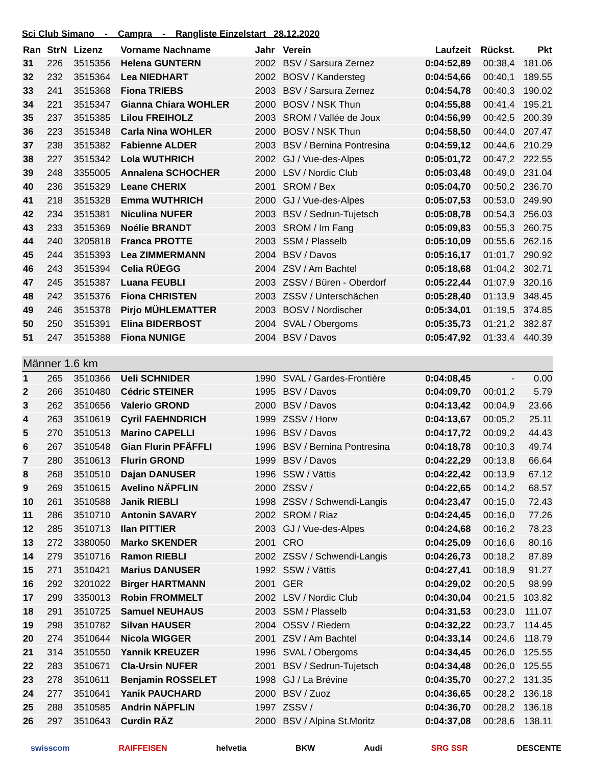Sci Club Simano - Campra - Rangliste Einzelstart 28.12.2020
| Ran | StrN | Lizenz | Vorname Nachname | Jahr | Verein | Laufzeit | Rückst. | Pkt |
| --- | --- | --- | --- | --- | --- | --- | --- | --- |
| 31 | 226 | 3515356 | Helena GUNTERN | 2002 | BSV / Sarsura Zernez | 0:04:52,89 | 00:38,4 | 181.06 |
| 32 | 232 | 3515364 | Lea NIEDHART | 2002 | BOSV / Kandersteg | 0:04:54,66 | 00:40,1 | 189.55 |
| 33 | 241 | 3515368 | Fiona TRIEBS | 2003 | BSV / Sarsura Zernez | 0:04:54,78 | 00:40,3 | 190.02 |
| 34 | 221 | 3515347 | Gianna Chiara WOHLER | 2000 | BOSV / NSK Thun | 0:04:55,88 | 00:41,4 | 195.21 |
| 35 | 237 | 3515385 | Lilou FREIHOLZ | 2003 | SROM / Vallée de Joux | 0:04:56,99 | 00:42,5 | 200.39 |
| 36 | 223 | 3515348 | Carla Nina WOHLER | 2000 | BOSV / NSK Thun | 0:04:58,50 | 00:44,0 | 207.47 |
| 37 | 238 | 3515382 | Fabienne ALDER | 2003 | BSV / Bernina Pontresina | 0:04:59,12 | 00:44,6 | 210.29 |
| 38 | 227 | 3515342 | Lola WUTHRICH | 2002 | GJ / Vue-des-Alpes | 0:05:01,72 | 00:47,2 | 222.55 |
| 39 | 248 | 3355005 | Annalena SCHOCHER | 2000 | LSV / Nordic Club | 0:05:03,48 | 00:49,0 | 231.04 |
| 40 | 236 | 3515329 | Leane CHERIX | 2001 | SROM / Bex | 0:05:04,70 | 00:50,2 | 236.70 |
| 41 | 218 | 3515328 | Emma WUTHRICH | 2000 | GJ / Vue-des-Alpes | 0:05:07,53 | 00:53,0 | 249.90 |
| 42 | 234 | 3515381 | Niculina NUFER | 2003 | BSV / Sedrun-Tujetsch | 0:05:08,78 | 00:54,3 | 256.03 |
| 43 | 233 | 3515369 | Noélie BRANDT | 2003 | SROM / Im Fang | 0:05:09,83 | 00:55,3 | 260.75 |
| 44 | 240 | 3205818 | Franca PROTTE | 2003 | SSM / Plasselb | 0:05:10,09 | 00:55,6 | 262.16 |
| 45 | 244 | 3515393 | Lea ZIMMERMANN | 2004 | BSV / Davos | 0:05:16,17 | 01:01,7 | 290.92 |
| 46 | 243 | 3515394 | Celia RÜEGG | 2004 | ZSV / Am Bachtel | 0:05:18,68 | 01:04,2 | 302.71 |
| 47 | 245 | 3515387 | Luana FEUBLI | 2003 | ZSSV / Büren - Oberdorf | 0:05:22,44 | 01:07,9 | 320.16 |
| 48 | 242 | 3515376 | Fiona CHRISTEN | 2003 | ZSSV / Unterschächen | 0:05:28,40 | 01:13,9 | 348.45 |
| 49 | 246 | 3515378 | Pirjo MÜHLEMATTER | 2003 | BOSV / Nordischer | 0:05:34,01 | 01:19,5 | 374.85 |
| 50 | 250 | 3515391 | Elina BIDERBOST | 2004 | SVAL / Obergoms | 0:05:35,73 | 01:21,2 | 382.87 |
| 51 | 247 | 3515388 | Fiona NUNIGE | 2004 | BSV / Davos | 0:05:47,92 | 01:33,4 | 440.39 |
| Männer 1.6 km | | | | | | | | |
| 1 | 265 | 3510366 | Ueli SCHNIDER | 1990 | SVAL / Gardes-Frontière | 0:04:08,45 | - | 0.00 |
| 2 | 266 | 3510480 | Cédric STEINER | 1995 | BSV / Davos | 0:04:09,70 | 00:01,2 | 5.79 |
| 3 | 262 | 3510656 | Valerio GROND | 2000 | BSV / Davos | 0:04:13,42 | 00:04,9 | 23.66 |
| 4 | 263 | 3510619 | Cyril FAEHNDRICH | 1999 | ZSSV / Horw | 0:04:13,67 | 00:05,2 | 25.11 |
| 5 | 270 | 3510513 | Marino CAPELLI | 1996 | BSV / Davos | 0:04:17,72 | 00:09,2 | 44.43 |
| 6 | 267 | 3510548 | Gian Flurin PFÄFFLI | 1996 | BSV / Bernina Pontresina | 0:04:18,78 | 00:10,3 | 49.74 |
| 7 | 280 | 3510613 | Flurin GROND | 1999 | BSV / Davos | 0:04:22,29 | 00:13,8 | 66.64 |
| 8 | 268 | 3510510 | Dajan DANUSER | 1996 | SSW / Vättis | 0:04:22,42 | 00:13,9 | 67.12 |
| 9 | 269 | 3510615 | Avelino NÄPFLIN | 2000 | ZSSV / | 0:04:22,65 | 00:14,2 | 68.57 |
| 10 | 261 | 3510588 | Janik RIEBLI | 1998 | ZSSV / Schwendi-Langis | 0:04:23,47 | 00:15,0 | 72.43 |
| 11 | 286 | 3510710 | Antonin SAVARY | 2002 | SROM / Riaz | 0:04:24,45 | 00:16,0 | 77.26 |
| 12 | 285 | 3510713 | Ilan PITTIER | 2003 | GJ / Vue-des-Alpes | 0:04:24,68 | 00:16,2 | 78.23 |
| 13 | 272 | 3380050 | Marko SKENDER | 2001 | CRO | 0:04:25,09 | 00:16,6 | 80.16 |
| 14 | 279 | 3510716 | Ramon RIEBLI | 2002 | ZSSV / Schwendi-Langis | 0:04:26,73 | 00:18,2 | 87.89 |
| 15 | 271 | 3510421 | Marius DANUSER | 1992 | SSW / Vättis | 0:04:27,41 | 00:18,9 | 91.27 |
| 16 | 292 | 3201022 | Birger HARTMANN | 2001 | GER | 0:04:29,02 | 00:20,5 | 98.99 |
| 17 | 299 | 3350013 | Robin FROMMELT | 2002 | LSV / Nordic Club | 0:04:30,04 | 00:21,5 | 103.82 |
| 18 | 291 | 3510725 | Samuel NEUHAUS | 2003 | SSM / Plasselb | 0:04:31,53 | 00:23,0 | 111.07 |
| 19 | 298 | 3510782 | Silvan HAUSER | 2004 | OSSV / Riedern | 0:04:32,22 | 00:23,7 | 114.45 |
| 20 | 274 | 3510644 | Nicola WIGGER | 2001 | ZSV / Am Bachtel | 0:04:33,14 | 00:24,6 | 118.79 |
| 21 | 314 | 3510550 | Yannik KREUZER | 1996 | SVAL / Obergoms | 0:04:34,45 | 00:26,0 | 125.55 |
| 22 | 283 | 3510671 | Cla-Ursin NUFER | 2001 | BSV / Sedrun-Tujetsch | 0:04:34,48 | 00:26,0 | 125.55 |
| 23 | 278 | 3510611 | Benjamin ROSSELET | 1998 | GJ / La Brévine | 0:04:35,70 | 00:27,2 | 131.35 |
| 24 | 277 | 3510641 | Yanik PAUCHARD | 2000 | BSV / Zuoz | 0:04:36,65 | 00:28,2 | 136.18 |
| 25 | 288 | 3510585 | Andrin NÄPFLIN | 1997 | ZSSV / | 0:04:36,70 | 00:28,2 | 136.18 |
| 26 | 297 | 3510643 | Curdin RÄZ | 2000 | BSV / Alpina St.Moritz | 0:04:37,08 | 00:28,6 | 138.11 |
swisscom RAIFFEISEN helvetia BKW Audi SRG SSR DESCENTE